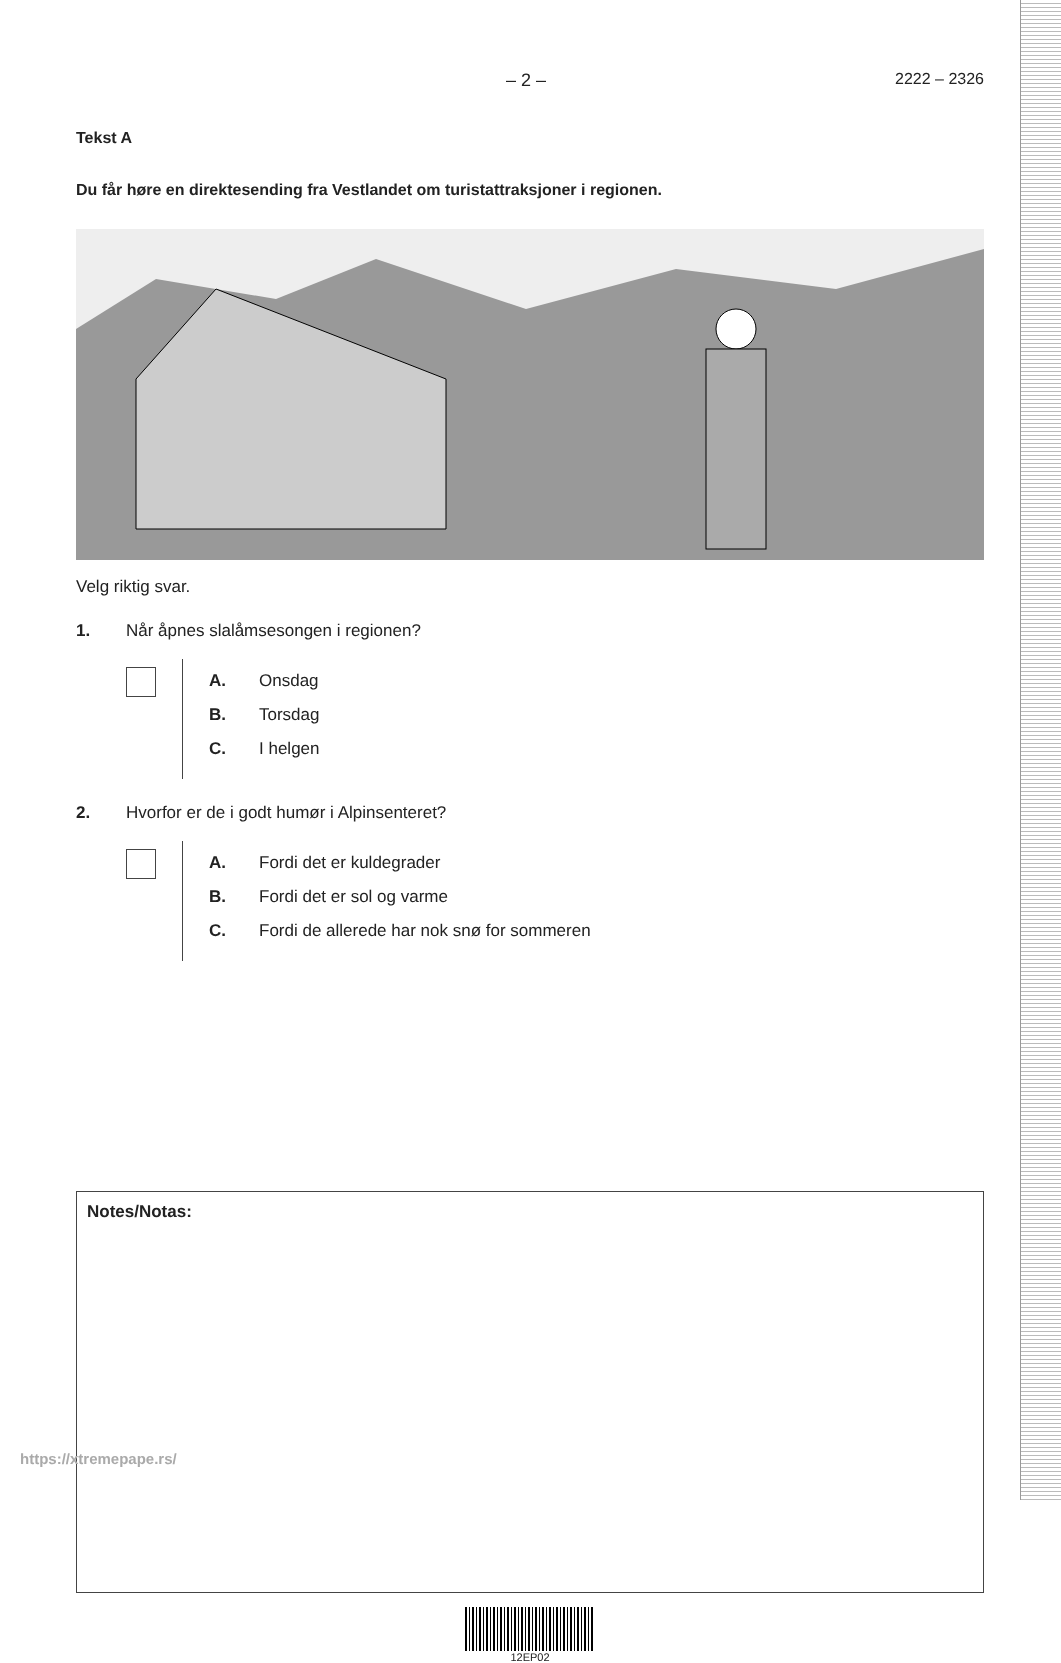– 2 – 2222 – 2326
Tekst A
Du får høre en direktesending fra Vestlandet om turistattraksjoner i regionen.
Velg riktig svar.
1. Når åpnes slalåmsesongen i regionen?
A. Onsdag
B. Torsdag
C. I helgen
2. Hvorfor er de i godt humør i Alpinsenteret?
A. Fordi det er kuldegrader
B. Fordi det er sol og varme
C. Fordi de allerede har nok snø for sommeren
Notes/Notas:
12EP02
https://xtremepape.rs/